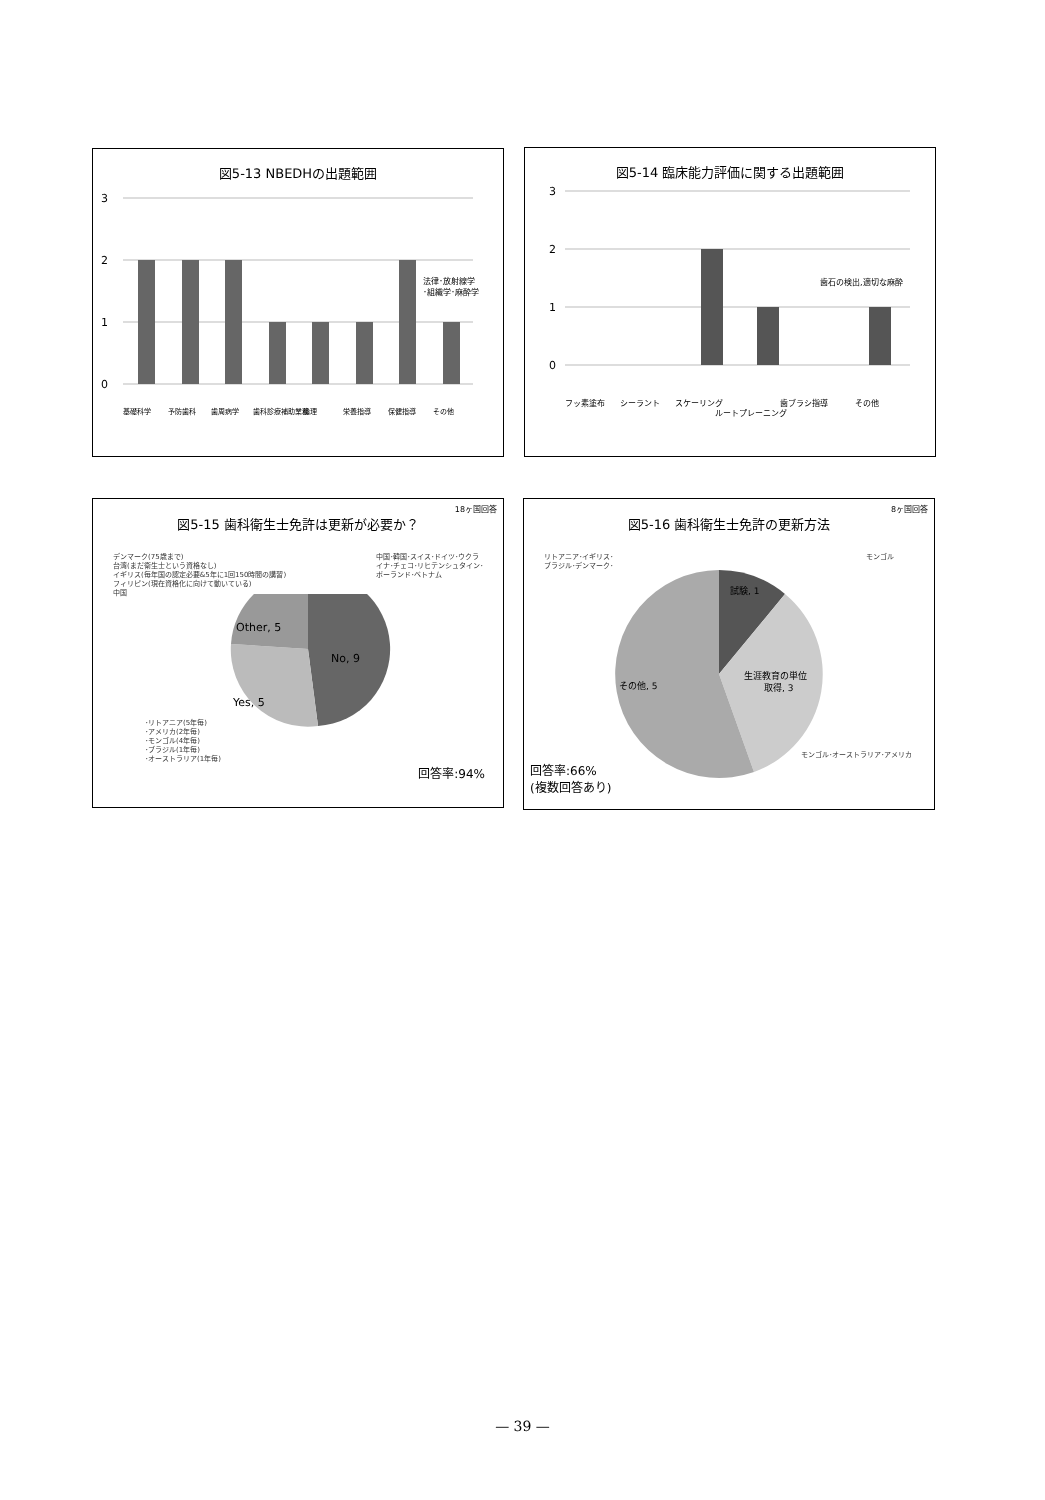図5-13 NBEDHの出題範囲
3
2
1
0
法律･放射線学
･組織学･麻酔学
基礎科学
予防歯科
歯周病学
歯科診療補助業務
倫理
栄養指導
保健指導
その他
図5-14 臨床能力評価に関する出題範囲
3
2
1
0
歯石の検出,適切な麻酔
フッ素塗布
シーラント
スケーリング
ルートプレーニング
歯ブラシ指導
その他
18ヶ国回答
図5-15 歯科衛生士免許は更新が必要か？
デンマーク(75歳まで)
台湾(まだ衛生士という資格なし)
イギリス(毎年国の認定必要&5年に1回150時間の講習)
フィリピン(現在資格化に向けて動いている)
中国
中国･韓国･スイス･ドイツ･ウクラ
イナ･チェコ･リヒテンシュタイン･
ポーランド･ベトナム
No, 9
Yes, 5
Other, 5
･リトアニア(5年毎)
･アメリカ(2年毎)
･モンゴル(4年毎)
･ブラジル(1年毎)
･オーストラリア(1年毎)
回答率:94%
8ヶ国回答
図5-16 歯科衛生士免許の更新方法
リトアニア･イギリス･
ブラジル･デンマーク･
モンゴル
試験, 1
生涯教育の単位
取得, 3
その他, 5
モンゴル･オーストラリア･アメリカ
回答率:66%
(複数回答あり)
— 39 —